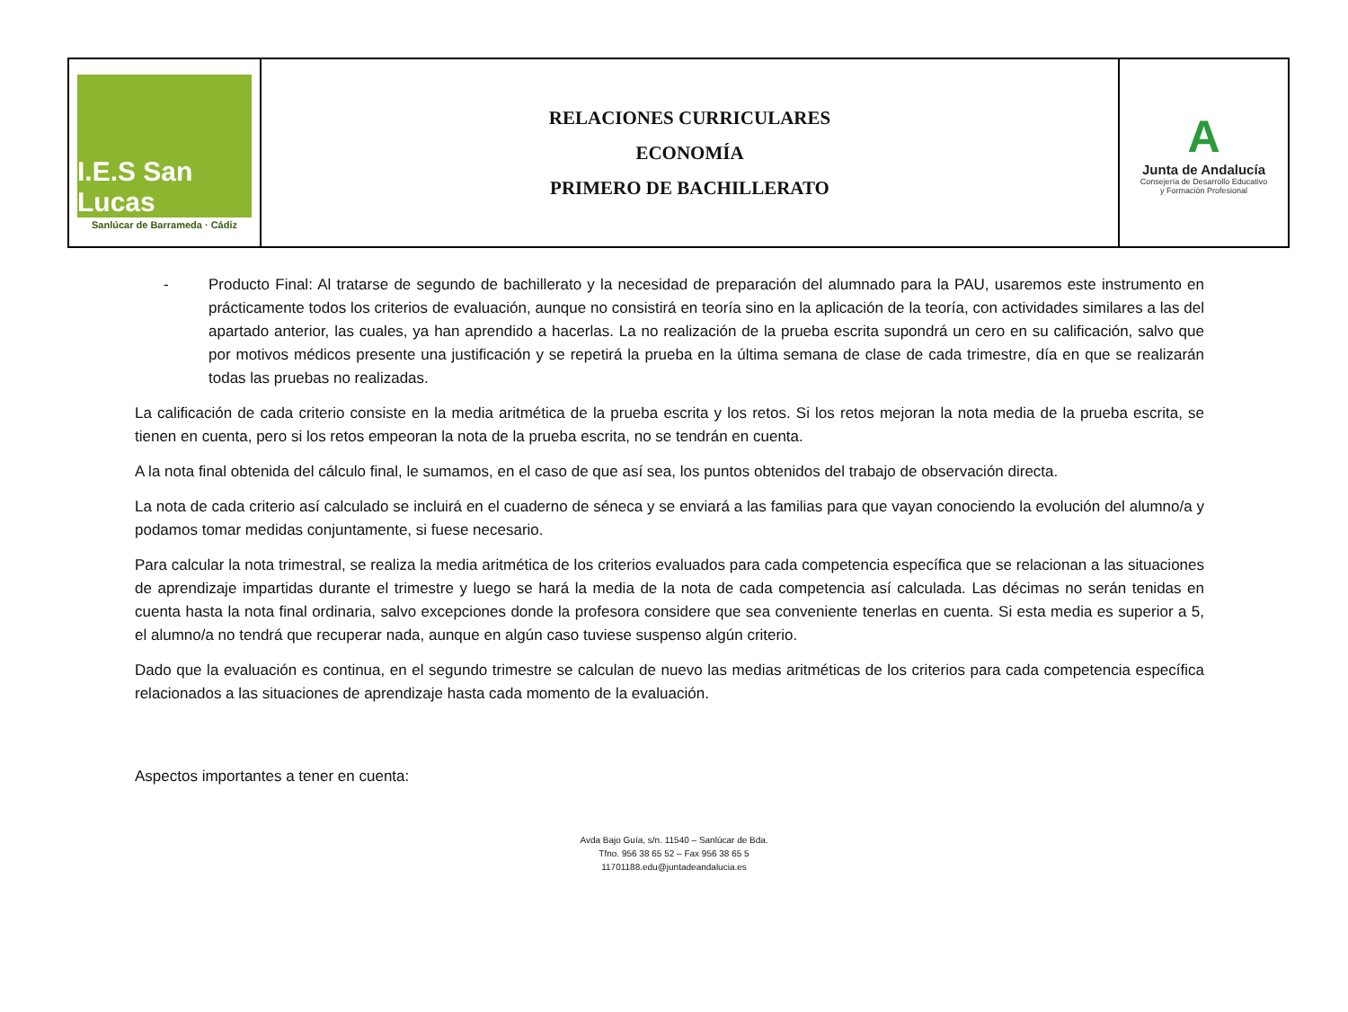| I.E.S San Lucas Sanlúcar de Barrameda · Cádiz | RELACIONES CURRICULARES ECONOMÍA PRIMERO DE BACHILLERATO | A Junta de Andalucía Consejería de Desarrollo Educativo y Formación Profesional |
- Producto Final: Al tratarse de segundo de bachillerato y la necesidad de preparación del alumnado para la PAU, usaremos este instrumento en prácticamente todos los criterios de evaluación, aunque no consistirá en teoría sino en la aplicación de la teoría, con actividades similares a las del apartado anterior, las cuales, ya han aprendido a hacerlas. La no realización de la prueba escrita supondrá un cero en su calificación, salvo que por motivos médicos presente una justificación y se repetirá la prueba en la última semana de clase de cada trimestre, día en que se realizarán todas las pruebas no realizadas.
La calificación de cada criterio consiste en la media aritmética de la prueba escrita y los retos. Si los retos mejoran la nota media de la prueba escrita, se tienen en cuenta, pero si los retos empeoran la nota de la prueba escrita, no se tendrán en cuenta.
A la nota final obtenida del cálculo final, le sumamos, en el caso de que así sea, los puntos obtenidos del trabajo de observación directa.
La nota de cada criterio así calculado se incluirá en el cuaderno de séneca y se enviará a las familias para que vayan conociendo la evolución del alumno/a y podamos tomar medidas conjuntamente, si fuese necesario.
Para calcular la nota trimestral, se realiza la media aritmética de los criterios evaluados para cada competencia específica que se relacionan a las situaciones de aprendizaje impartidas durante el trimestre y luego se hará la media de la nota de cada competencia así calculada. Las décimas no serán tenidas en cuenta hasta la nota final ordinaria, salvo excepciones donde la profesora considere que sea conveniente tenerlas en cuenta. Si esta media es superior a 5, el alumno/a no tendrá que recuperar nada, aunque en algún caso tuviese suspenso algún criterio.
Dado que la evaluación es continua, en el segundo trimestre se calculan de nuevo las medias aritméticas de los criterios para cada competencia específica relacionados a las situaciones de aprendizaje hasta cada momento de la evaluación.
Aspectos importantes a tener en cuenta:
Avda Bajo Guía, s/n. 11540 – Sanlúcar de Bda.
Tfno. 956 38 65 52 – Fax 956 38 65 5
11701188.edu@juntadeandalucia.es